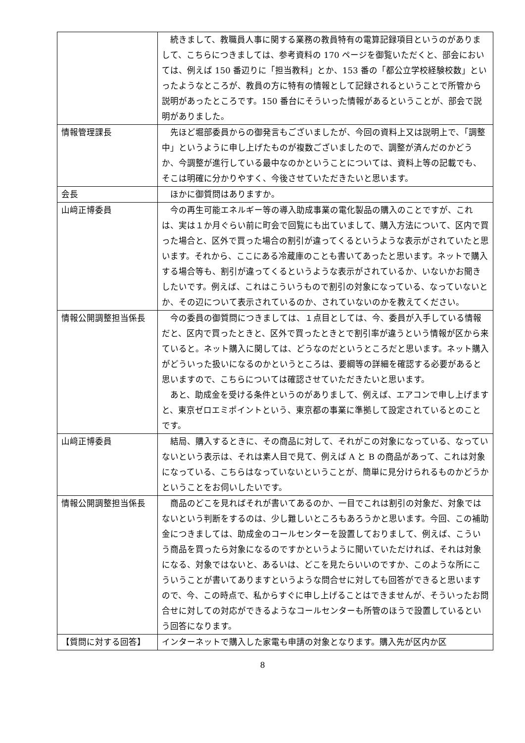| | 続きまして、教職員人事に関する業務の教員特有の電算記録項目というのがありまして、こちらにつきましては、参考資料の 170 ページを御覧いただくと、部会においては、例えば 150 番辺りに「担当教科」とか、153 番の「都公立学校経験校数」といったようなところが、教員の方に特有の情報として記録されるということで所管から説明があったところです。150 番台にそういった情報があるということが、部会で説明がありました。 |
| 情報管理課長 | 先ほど堀部委員からの御発言もございましたが、今回の資料上又は説明上で、「調整中」というように申し上げたものが複数ございましたので、調整が済んだのかどうか、今調整が進行している最中なのかということについては、資料上等の記載でも、そこは明確に分かりやすく、今後させていただきたいと思います。 |
| 会長 | ほかに御質問はありますか。 |
| 山﨑正博委員 | 今の再生可能エネルギー等の導入助成事業の電化製品の購入のことですが、これは、実は１か月ぐらい前に町会で回覧にも出ていまして、購入方法について、区内で買った場合と、区外で買った場合の割引が違ってくるというような表示がされていたと思います。それから、ここにある冷蔵庫のことも書いてあったと思います。ネットで購入する場合等も、割引が違ってくるというような表示がされているか、いないかお聞きしたいです。例えば、これはこういうもので割引の対象になっている、なっていないとか、その辺について表示されているのか、されていないのかを教えてください。 |
| 情報公開調整担当係長 | 今の委員の御質問につきましては、１点目としては、今、委員が入手している情報だと、区内で買ったときと、区外で買ったときとで割引率が違うという情報が区から来ていると。ネット購入に関しては、どうなのだというところだと思います。ネット購入がどういった扱いになるのかというところは、要綱等の詳細を確認する必要があると思いますので、こちらについては確認させていただきたいと思います。 あと、助成金を受ける条件というのがありまして、例えば、エアコンで申し上げますと、東京ゼロエミポイントという、東京都の事業に準拠して設定されているとのことです。 |
| 山﨑正博委員 | 結局、購入するときに、その商品に対して、それがこの対象になっている、なっていないという表示は、それは素人目で見て、例えば A と B の商品があって、これは対象になっている、こちらはなっていないということが、簡単に見分けられるものかどうかということをお伺いしたいです。 |
| 情報公開調整担当係長 | 商品のどこを見ればそれが書いてあるのか、一目でこれは割引の対象だ、対象ではないという判断をするのは、少し難しいところもあろうかと思います。今回、この補助金につきましては、助成金のコールセンターを設置しておりまして、例えば、こういう商品を買ったら対象になるのですかというように聞いていただければ、それは対象になる、対象ではないと、あるいは、どこを見たらいいのですか、このような所にこういうことが書いてありますというような問合せに対しても回答ができると思いますので、今、この時点で、私からすぐに申し上げることはできませんが、そういったお問合せに対しての対応ができるようなコールセンターも所管のほうで設置しているという回答になります。 |
| 【質問に対する回答】 | インターネットで購入した家電も申請の対象となります。購入先が区内か区 |
8